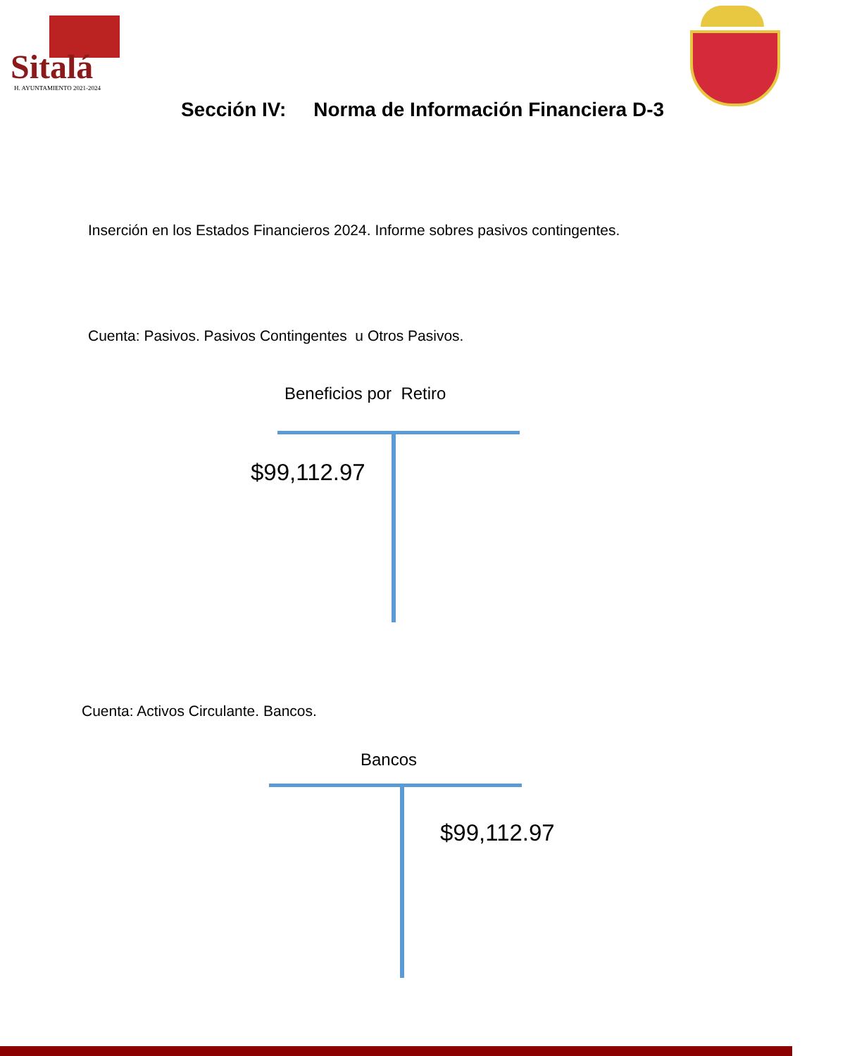Sitalá
H. AYUNTAMIENTO 2021-2024
Sección IV: Norma de Información Financiera D-3
Inserción en los Estados Financieros 2024. Informe sobres pasivos contingentes.
Cuenta: Pasivos. Pasivos Contingentes u Otros Pasivos.
Beneficios por Retiro
$99,112.97
Cuenta: Activos Circulante. Bancos.
Bancos
$99,112.97